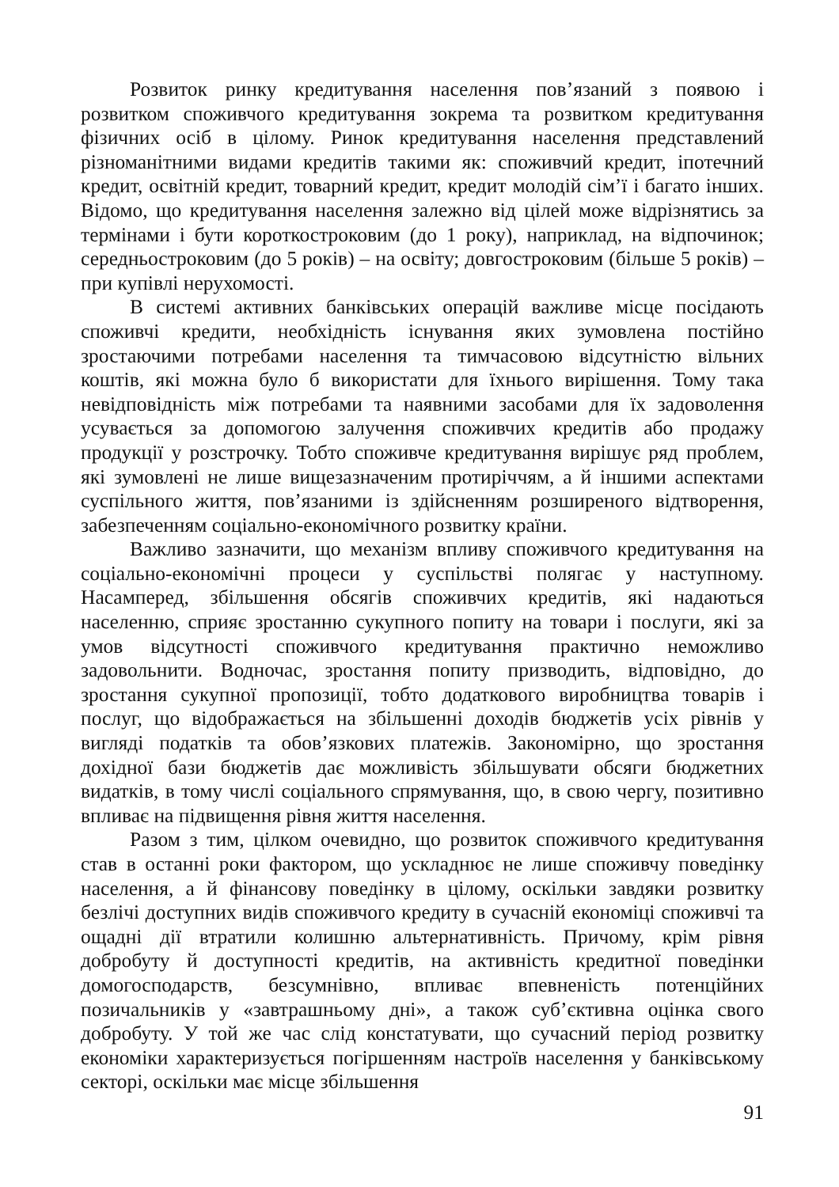Розвиток ринку кредитування населення пов’язаний з появою і розвитком споживчого кредитування зокрема та розвитком кредитування фізичних осіб в цілому. Ринок кредитування населення представлений різноманітними видами кредитів такими як: споживчий кредит, іпотечний кредит, освітній кредит, товарний кредит, кредит молодій сім’ї і багато інших. Відомо, що кредитування населення залежно від цілей може відрізнятись за термінами і бути короткостроковим (до 1 року), наприклад, на відпочинок; середньостроковим (до 5 років) – на освіту; довгостроковим (більше 5 років) – при купівлі нерухомості.
В системі активних банківських операцій важливе місце посідають споживчі кредити, необхідність існування яких зумовлена постійно зростаючими потребами населення та тимчасовою відсутністю вільних коштів, які можна було б використати для їхнього вирішення. Тому така невідповідність між потребами та наявними засобами для їх задоволення усувається за допомогою залучення споживчих кредитів або продажу продукції у розстрочку. Тобто споживче кредитування вирішує ряд проблем, які зумовлені не лише вищезазначеним протиріччям, а й іншими аспектами суспільного життя, пов’язаними із здійсненням розширеного відтворення, забезпеченням соціально-економічного розвитку країни.
Важливо зазначити, що механізм впливу споживчого кредитування на соціально-економічні процеси у суспільстві полягає у наступному. Насамперед, збільшення обсягів споживчих кредитів, які надаються населенню, сприяє зростанню сукупного попиту на товари і послуги, які за умов відсутності споживчого кредитування практично неможливо задовольнити. Водночас, зростання попиту призводить, відповідно, до зростання сукупної пропозиції, тобто додаткового виробництва товарів і послуг, що відображається на збільшенні доходів бюджетів усіх рівнів у вигляді податків та обов’язкових платежів. Закономірно, що зростання дохідної бази бюджетів дає можливість збільшувати обсяги бюджетних видатків, в тому числі соціального спрямування, що, в свою чергу, позитивно впливає на підвищення рівня життя населення.
Разом з тим, цілком очевидно, що розвиток споживчого кредитування став в останні роки фактором, що ускладнює не лише споживчу поведінку населення, а й фінансову поведінку в цілому, оскільки завдяки розвитку безлічі доступних видів споживчого кредиту в сучасній економіці споживчі та ощадні дії втратили колишню альтернативність. Причому, крім рівня добробуту й доступності кредитів, на активність кредитної поведінки домогосподарств, безсумнівно, впливає впевненість потенційних позичальників у «завтрашньому дні», а також суб’єктивна оцінка свого добробуту. У той же час слід констатувати, що сучасний період розвитку економіки характеризується погіршенням настроїв населення у банківському секторі, оскільки має місце збільшення
91